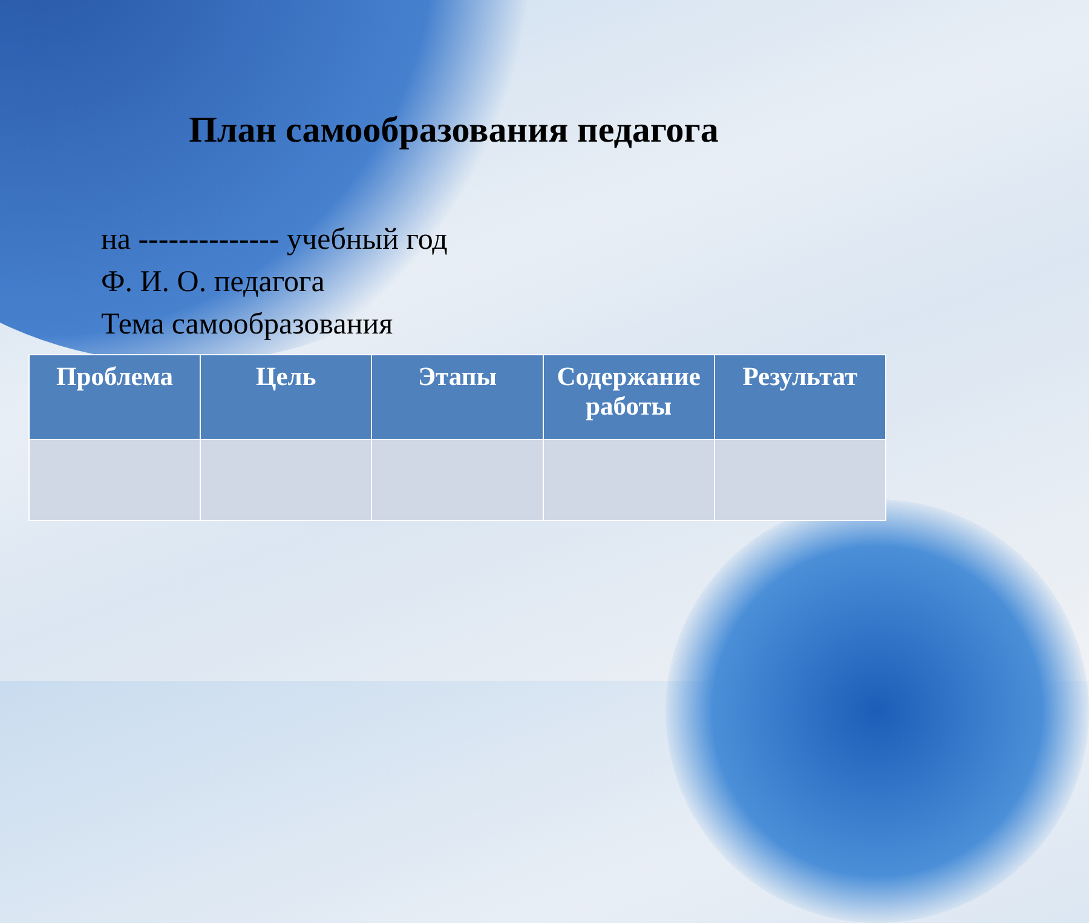План самообразования педагога
на -------------- учебный год
Ф. И. О. педагога
Тема самообразования
| Проблема | Цель | Этапы | Содержание работы | Результат |
| --- | --- | --- | --- | --- |